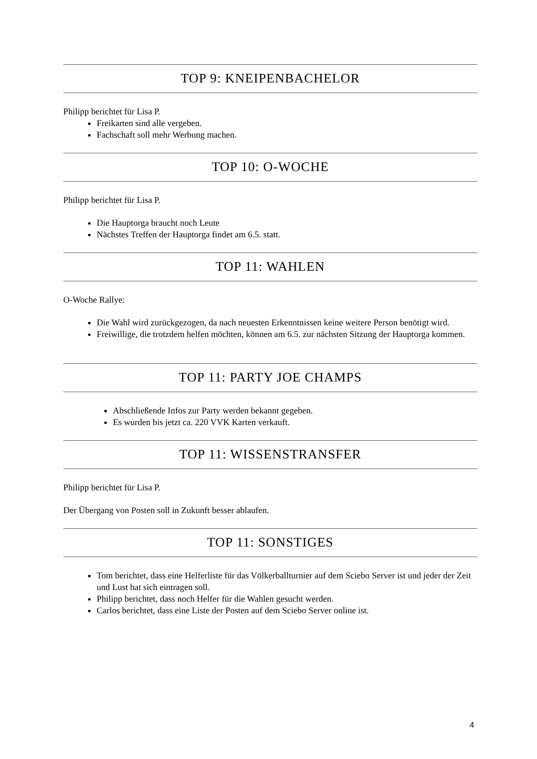TOP 9: KNEIPENBACHELOR
Philipp berichtet für Lisa P.
Freikarten sind alle vergeben.
Fachschaft soll mehr Werbung machen.
TOP 10: O-WOCHE
Philipp berichtet für Lisa P.
Die Hauptorga braucht noch Leute
Nächstes Treffen der Hauptorga findet am 6.5. statt.
TOP 11: WAHLEN
O-Woche Rallye:
Die Wahl wird zurückgezogen, da nach neuesten Erkenntnissen keine weitere Person benötigt wird.
Freiwillige, die trotzdem helfen möchten, können am 6.5. zur nächsten Sitzung der Hauptorga kommen.
TOP 11: PARTY JOE CHAMPS
Abschließende Infos zur Party werden bekannt gegeben.
Es wurden bis jetzt ca. 220 VVK Karten verkauft.
TOP 11: WISSENSTRANSFER
Philipp berichtet für Lisa P.
Der Übergang von Posten soll in Zukunft besser ablaufen.
TOP 11: SONSTIGES
Tom berichtet, dass eine Helferliste für das Völkerballturnier auf dem Sciebo Server ist und jeder der Zeit und Lust hat sich eintragen soll.
Philipp berichtet, dass noch Helfer für die Wahlen gesucht werden.
Carlos berichtet, dass eine Liste der Posten auf dem Sciebo Server online ist.
4